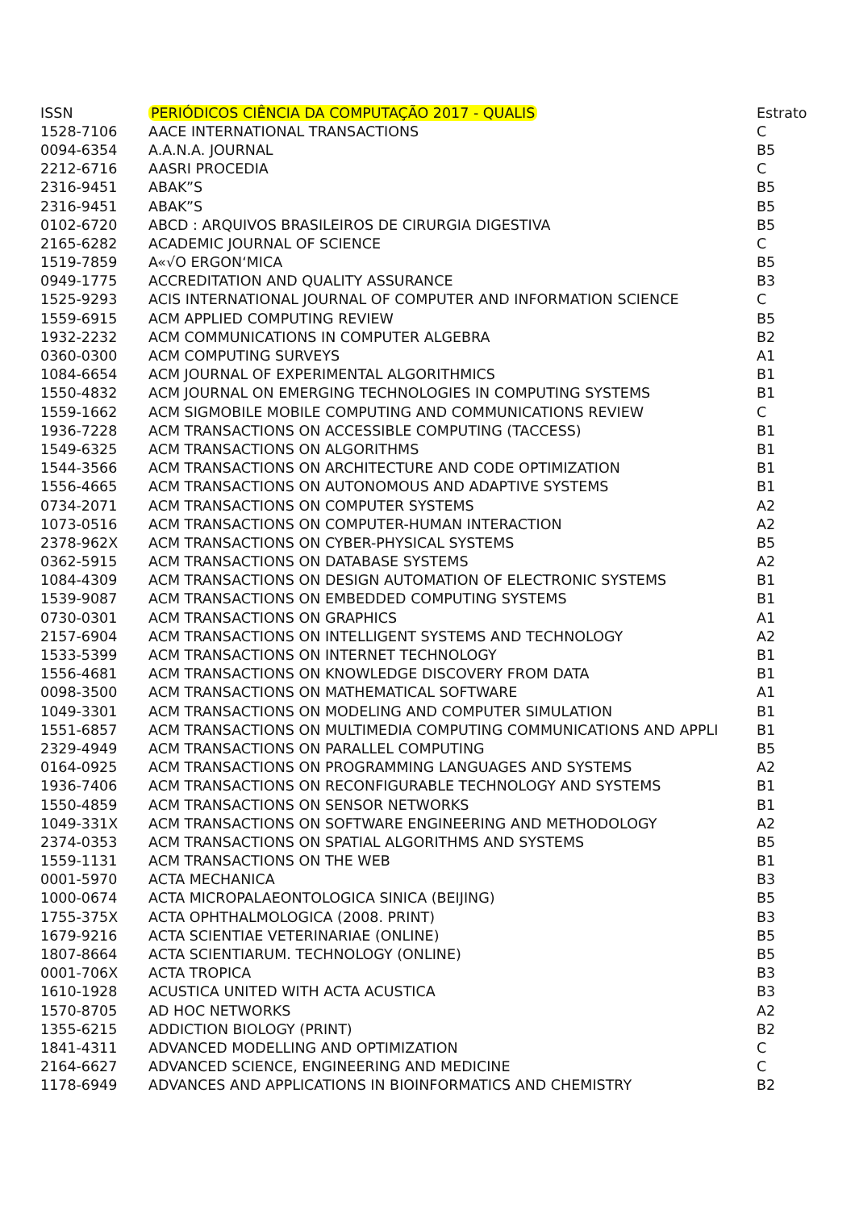| ISSN | PERIÓDICOS CIÊNCIA DA COMPUTAÇÃO 2017 - QUALIS | Estrato |
| --- | --- | --- |
| 1528-7106 | AACE INTERNATIONAL TRANSACTIONS | C |
| 0094-6354 | A.A.N.A. JOURNAL | B5 |
| 2212-6716 | AASRI PROCEDIA | C |
| 2316-9451 | ABAK”S | B5 |
| 2316-9451 | ABAK”S | B5 |
| 0102-6720 | ABCD : ARQUIVOS BRASILEIROS DE CIRURGIA DIGESTIVA | B5 |
| 2165-6282 | ACADEMIC JOURNAL OF SCIENCE | C |
| 1519-7859 | A«√O ERGON‘MICA | B5 |
| 0949-1775 | ACCREDITATION AND QUALITY ASSURANCE | B3 |
| 1525-9293 | ACIS INTERNATIONAL JOURNAL OF COMPUTER AND INFORMATION SCIENCE | C |
| 1559-6915 | ACM APPLIED COMPUTING REVIEW | B5 |
| 1932-2232 | ACM COMMUNICATIONS IN COMPUTER ALGEBRA | B2 |
| 0360-0300 | ACM COMPUTING SURVEYS | A1 |
| 1084-6654 | ACM JOURNAL OF EXPERIMENTAL ALGORITHMICS | B1 |
| 1550-4832 | ACM JOURNAL ON EMERGING TECHNOLOGIES IN COMPUTING SYSTEMS | B1 |
| 1559-1662 | ACM SIGMOBILE MOBILE COMPUTING AND COMMUNICATIONS REVIEW | C |
| 1936-7228 | ACM TRANSACTIONS ON ACCESSIBLE COMPUTING (TACCESS) | B1 |
| 1549-6325 | ACM TRANSACTIONS ON ALGORITHMS | B1 |
| 1544-3566 | ACM TRANSACTIONS ON ARCHITECTURE AND CODE OPTIMIZATION | B1 |
| 1556-4665 | ACM TRANSACTIONS ON AUTONOMOUS AND ADAPTIVE SYSTEMS | B1 |
| 0734-2071 | ACM TRANSACTIONS ON COMPUTER SYSTEMS | A2 |
| 1073-0516 | ACM TRANSACTIONS ON COMPUTER-HUMAN INTERACTION | A2 |
| 2378-962X | ACM TRANSACTIONS ON CYBER-PHYSICAL SYSTEMS | B5 |
| 0362-5915 | ACM TRANSACTIONS ON DATABASE SYSTEMS | A2 |
| 1084-4309 | ACM TRANSACTIONS ON DESIGN AUTOMATION OF ELECTRONIC SYSTEMS | B1 |
| 1539-9087 | ACM TRANSACTIONS ON EMBEDDED COMPUTING SYSTEMS | B1 |
| 0730-0301 | ACM TRANSACTIONS ON GRAPHICS | A1 |
| 2157-6904 | ACM TRANSACTIONS ON INTELLIGENT SYSTEMS AND TECHNOLOGY | A2 |
| 1533-5399 | ACM TRANSACTIONS ON INTERNET TECHNOLOGY | B1 |
| 1556-4681 | ACM TRANSACTIONS ON KNOWLEDGE DISCOVERY FROM DATA | B1 |
| 0098-3500 | ACM TRANSACTIONS ON MATHEMATICAL SOFTWARE | A1 |
| 1049-3301 | ACM TRANSACTIONS ON MODELING AND COMPUTER SIMULATION | B1 |
| 1551-6857 | ACM TRANSACTIONS ON MULTIMEDIA COMPUTING COMMUNICATIONS AND APPLI | B1 |
| 2329-4949 | ACM TRANSACTIONS ON PARALLEL COMPUTING | B5 |
| 0164-0925 | ACM TRANSACTIONS ON PROGRAMMING LANGUAGES AND SYSTEMS | A2 |
| 1936-7406 | ACM TRANSACTIONS ON RECONFIGURABLE TECHNOLOGY AND SYSTEMS | B1 |
| 1550-4859 | ACM TRANSACTIONS ON SENSOR NETWORKS | B1 |
| 1049-331X | ACM TRANSACTIONS ON SOFTWARE ENGINEERING AND METHODOLOGY | A2 |
| 2374-0353 | ACM TRANSACTIONS ON SPATIAL ALGORITHMS AND SYSTEMS | B5 |
| 1559-1131 | ACM TRANSACTIONS ON THE WEB | B1 |
| 0001-5970 | ACTA MECHANICA | B3 |
| 1000-0674 | ACTA MICROPALAEONTOLOGICA SINICA (BEIJING) | B5 |
| 1755-375X | ACTA OPHTHALMOLOGICA (2008. PRINT) | B3 |
| 1679-9216 | ACTA SCIENTIAE VETERINARIAE (ONLINE) | B5 |
| 1807-8664 | ACTA SCIENTIARUM. TECHNOLOGY (ONLINE) | B5 |
| 0001-706X | ACTA TROPICA | B3 |
| 1610-1928 | ACUSTICA UNITED WITH ACTA ACUSTICA | B3 |
| 1570-8705 | AD HOC NETWORKS | A2 |
| 1355-6215 | ADDICTION BIOLOGY (PRINT) | B2 |
| 1841-4311 | ADVANCED MODELLING AND OPTIMIZATION | C |
| 2164-6627 | ADVANCED SCIENCE, ENGINEERING AND MEDICINE | C |
| 1178-6949 | ADVANCES AND APPLICATIONS IN BIOINFORMATICS AND CHEMISTRY | B2 |